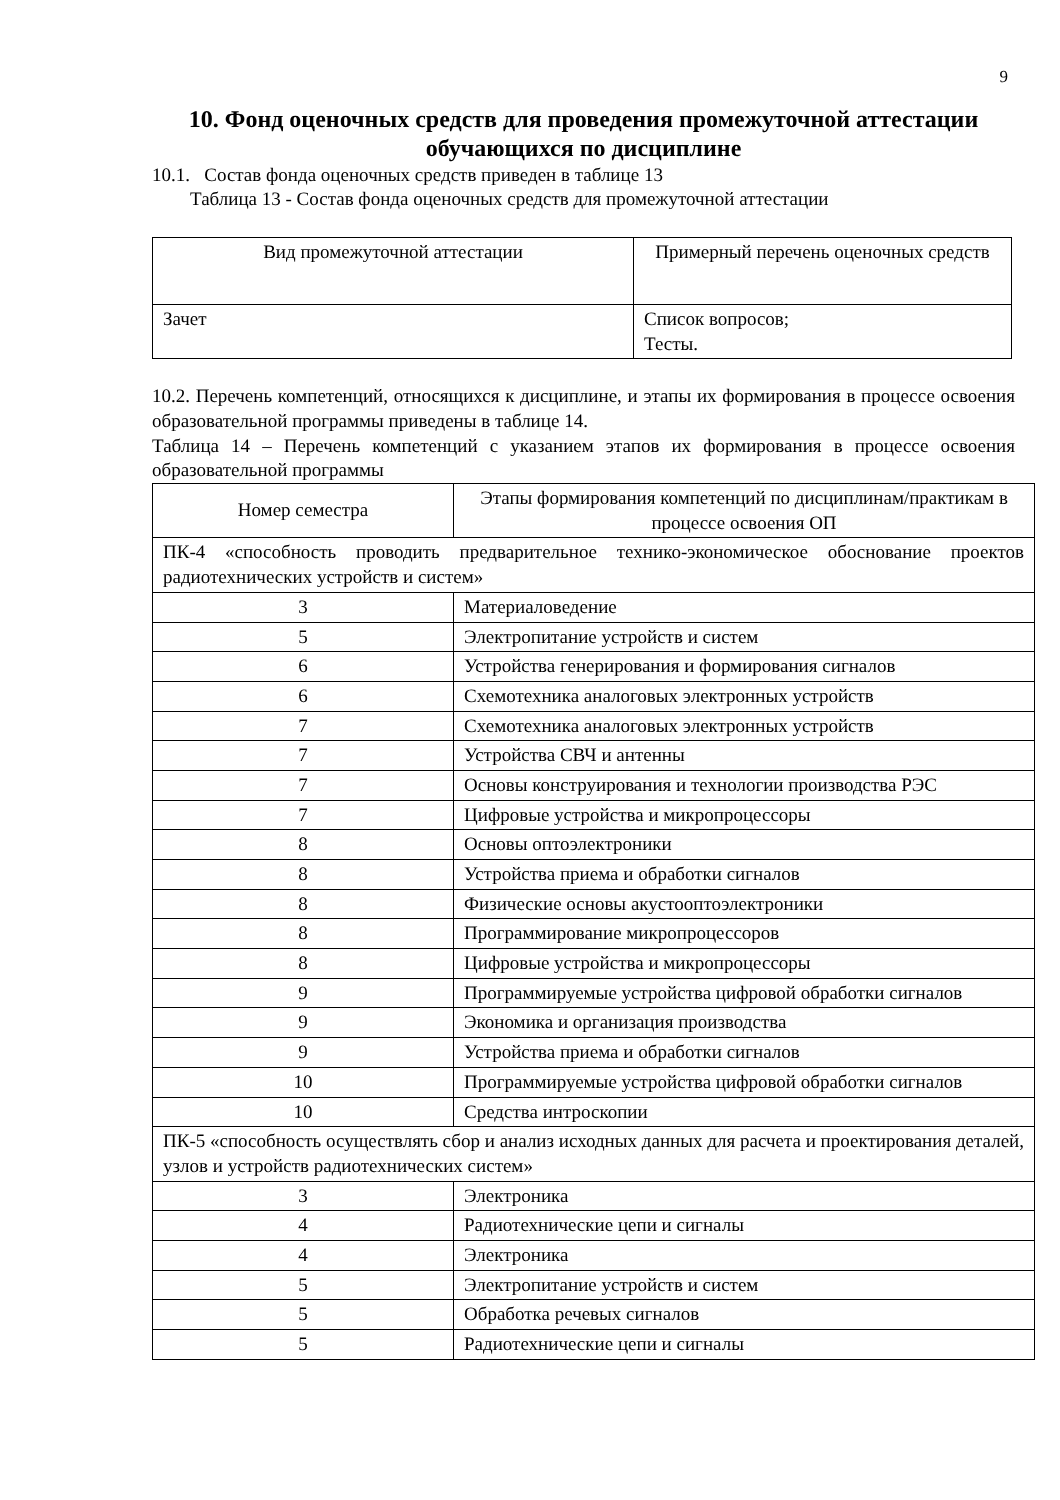9
10. Фонд оценочных средств для проведения промежуточной аттестации обучающихся по дисциплине
10.1. Состав фонда оценочных средств приведен в таблице 13
Таблица 13 - Состав фонда оценочных средств для промежуточной аттестации
| Вид промежуточной аттестации | Примерный перечень оценочных средств |
| --- | --- |
| Зачет | Список вопросов; Тесты. |
10.2. Перечень компетенций, относящихся к дисциплине, и этапы их формирования в процессе освоения образовательной программы приведены в таблице 14.
Таблица 14 – Перечень компетенций с указанием этапов их формирования в процессе освоения образовательной программы
| Номер семестра | Этапы формирования компетенций по дисциплинам/практикам в процессе освоения ОП |
| --- | --- |
| ПК-4 «способность проводить предварительное технико-экономическое обоснование проектов радиотехнических устройств и систем» | |
| 3 | Материаловедение |
| 5 | Электропитание устройств и систем |
| 6 | Устройства генерирования и формирования сигналов |
| 6 | Схемотехника аналоговых электронных устройств |
| 7 | Схемотехника аналоговых электронных устройств |
| 7 | Устройства СВЧ и антенны |
| 7 | Основы конструирования и технологии производства РЭС |
| 7 | Цифровые устройства и микропроцессоры |
| 8 | Основы оптоэлектроники |
| 8 | Устройства приема и обработки сигналов |
| 8 | Физические основы акустооптоэлектроники |
| 8 | Программирование микропроцессоров |
| 8 | Цифровые устройства и микропроцессоры |
| 9 | Программируемые устройства цифровой обработки сигналов |
| 9 | Экономика и организация производства |
| 9 | Устройства приема и обработки сигналов |
| 10 | Программируемые устройства цифровой обработки сигналов |
| 10 | Средства интроскопии |
| ПК-5 «способность осуществлять сбор и анализ исходных данных для расчета и проектирования деталей, узлов и устройств радиотехнических систем» | |
| 3 | Электроника |
| 4 | Радиотехнические цепи и сигналы |
| 4 | Электроника |
| 5 | Электропитание устройств и систем |
| 5 | Обработка речевых сигналов |
| 5 | Радиотехнические цепи и сигналы |